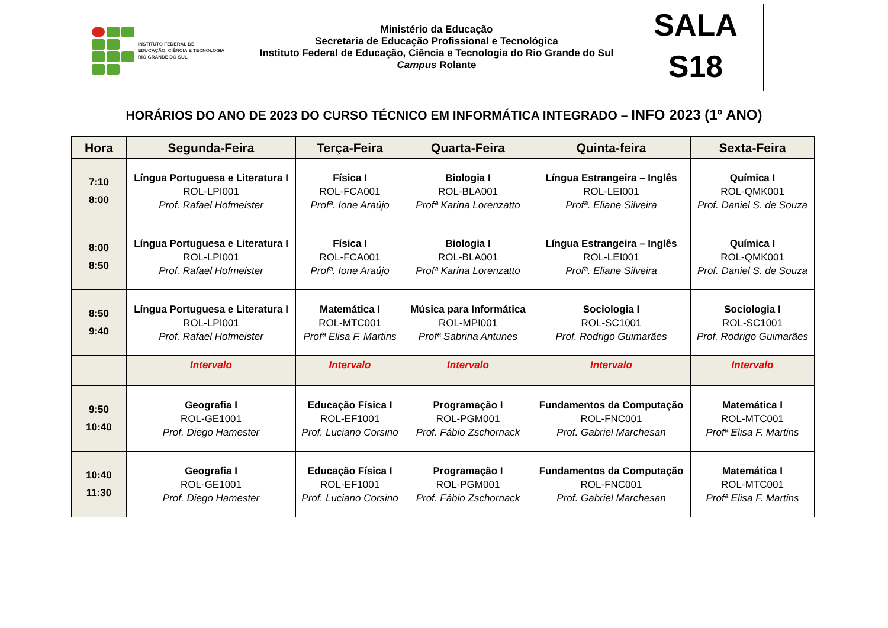INSTITUTO FEDERAL DE
EDUCAÇÃO, CIÊNCIA E TECNOLOGIA
RIO GRANDE DO SUL
Ministério da Educação
Secretaria de Educação Profissional e Tecnológica
Instituto Federal de Educação, Ciência e Tecnologia do Rio Grande do Sul
Campus Rolante
SALA
S18
HORÁRIOS DO ANO DE 2023 DO CURSO TÉCNICO EM INFORMÁTICA INTEGRADO – INFO 2023 (1º ANO)
| Hora | Segunda-Feira | Terça-Feira | Quarta-Feira | Quinta-feira | Sexta-Feira |
| --- | --- | --- | --- | --- | --- |
| 7:10 8:00 | Língua Portuguesa e Literatura I ROL-LPI001 Prof. Rafael Hofmeister | Física I ROL-FCA001 Profª. Ione Araújo | Biologia I ROL-BLA001 Profª Karina Lorenzatto | Língua Estrangeira – Inglês ROL-LEI001 Profª. Eliane Silveira | Química I ROL-QMK001 Prof. Daniel S. de Souza |
| 8:00 8:50 | Língua Portuguesa e Literatura I ROL-LPI001 Prof. Rafael Hofmeister | Física I ROL-FCA001 Profª. Ione Araújo | Biologia I ROL-BLA001 Profª Karina Lorenzatto | Língua Estrangeira – Inglês ROL-LEI001 Profª. Eliane Silveira | Química I ROL-QMK001 Prof. Daniel S. de Souza |
| 8:50 9:40 | Língua Portuguesa e Literatura I ROL-LPI001 Prof. Rafael Hofmeister | Matemática I ROL-MTC001 Profª Elisa F. Martins | Música para Informática ROL-MPI001 Profª Sabrina Antunes | Sociologia I ROL-SC1001 Prof. Rodrigo Guimarães | Sociologia I ROL-SC1001 Prof. Rodrigo Guimarães |
| | Intervalo | Intervalo | Intervalo | Intervalo | Intervalo |
| 9:50 10:40 | Geografia I ROL-GE1001 Prof. Diego Hamester | Educação Física I ROL-EF1001 Prof. Luciano Corsino | Programação I ROL-PGM001 Prof. Fábio Zschornack | Fundamentos da Computação ROL-FNC001 Prof. Gabriel Marchesan | Matemática I ROL-MTC001 Profª Elisa F. Martins |
| 10:40 11:30 | Geografia I ROL-GE1001 Prof. Diego Hamester | Educação Física I ROL-EF1001 Prof. Luciano Corsino | Programação I ROL-PGM001 Prof. Fábio Zschornack | Fundamentos da Computação ROL-FNC001 Prof. Gabriel Marchesan | Matemática I ROL-MTC001 Profª Elisa F. Martins |